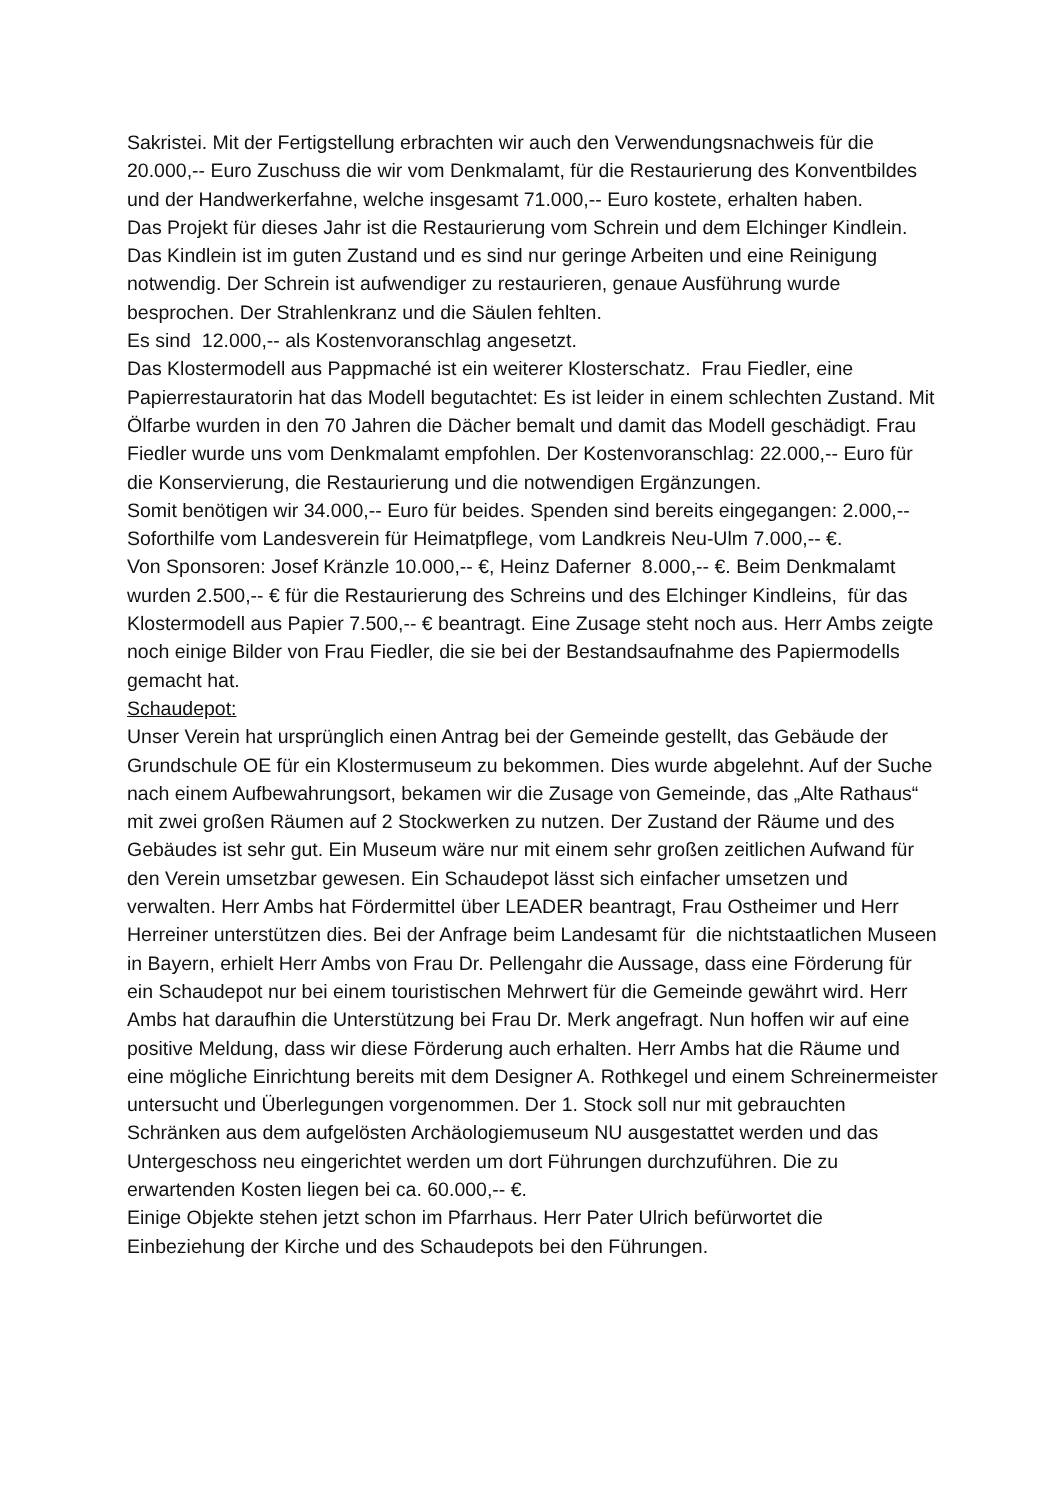Sakristei. Mit der Fertigstellung erbrachten wir auch den Verwendungsnachweis für die 20.000,-- Euro Zuschuss die wir vom Denkmalamt, für die Restaurierung des Konventbildes und der Handwerkerfahne, welche insgesamt 71.000,-- Euro kostete, erhalten haben.
Das Projekt für dieses Jahr ist die Restaurierung vom Schrein und dem Elchinger Kindlein. Das Kindlein ist im guten Zustand und es sind nur geringe Arbeiten und eine Reinigung notwendig. Der Schrein ist aufwendiger zu restaurieren, genaue Ausführung wurde besprochen. Der Strahlenkranz und die Säulen fehlten.
Es sind 12.000,-- als Kostenvoranschlag angesetzt.
Das Klostermodell aus Pappmaché ist ein weiterer Klosterschatz. Frau Fiedler, eine Papierrestauratorin hat das Modell begutachtet: Es ist leider in einem schlechten Zustand. Mit Ölfarbe wurden in den 70 Jahren die Dächer bemalt und damit das Modell geschädigt. Frau Fiedler wurde uns vom Denkmalamt empfohlen. Der Kostenvoranschlag: 22.000,-- Euro für die Konservierung, die Restaurierung und die notwendigen Ergänzungen.
Somit benötigen wir 34.000,-- Euro für beides. Spenden sind bereits eingegangen: 2.000,-- Soforthilfe vom Landesverein für Heimatpflege, vom Landkreis Neu-Ulm 7.000,-- €.
Von Sponsoren: Josef Kränzle 10.000,-- €, Heinz Daferner 8.000,-- €. Beim Denkmalamt wurden 2.500,-- € für die Restaurierung des Schreins und des Elchinger Kindleins, für das Klostermodell aus Papier 7.500,-- € beantragt. Eine Zusage steht noch aus. Herr Ambs zeigte noch einige Bilder von Frau Fiedler, die sie bei der Bestandsaufnahme des Papiermodells gemacht hat.
Schaudepot:
Unser Verein hat ursprünglich einen Antrag bei der Gemeinde gestellt, das Gebäude der Grundschule OE für ein Klostermuseum zu bekommen. Dies wurde abgelehnt. Auf der Suche nach einem Aufbewahrungsort, bekamen wir die Zusage von Gemeinde, das „Alte Rathaus“ mit zwei großen Räumen auf 2 Stockwerken zu nutzen. Der Zustand der Räume und des Gebäudes ist sehr gut. Ein Museum wäre nur mit einem sehr großen zeitlichen Aufwand für den Verein umsetzbar gewesen. Ein Schaudepot lässt sich einfacher umsetzen und verwalten. Herr Ambs hat Fördermittel über LEADER beantragt, Frau Ostheimer und Herr Herreiner unterstützen dies. Bei der Anfrage beim Landesamt für die nichtstaatlichen Museen in Bayern, erhielt Herr Ambs von Frau Dr. Pellengahr die Aussage, dass eine Förderung für ein Schaudepot nur bei einem touristischen Mehrwert für die Gemeinde gewährt wird. Herr Ambs hat daraufhin die Unterstützung bei Frau Dr. Merk angefragt. Nun hoffen wir auf eine positive Meldung, dass wir diese Förderung auch erhalten. Herr Ambs hat die Räume und eine mögliche Einrichtung bereits mit dem Designer A. Rothkegel und einem Schreinermeister untersucht und Überlegungen vorgenommen. Der 1. Stock soll nur mit gebrauchten Schränken aus dem aufgelösten Archäologiemuseum NU ausgestattet werden und das Untergeschoss neu eingerichtet werden um dort Führungen durchzuführen. Die zu erwartenden Kosten liegen bei ca. 60.000,-- €.
Einige Objekte stehen jetzt schon im Pfarrhaus. Herr Pater Ulrich befürwortet die Einbeziehung der Kirche und des Schaudepots bei den Führungen.